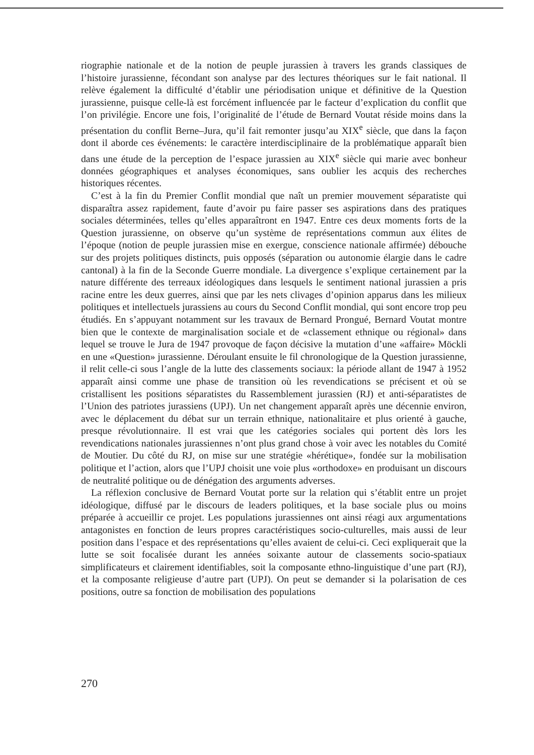riographie nationale et de la notion de peuple jurassien à travers les grands classiques de l’histoire jurassienne, fécondant son analyse par des lectures théoriques sur le fait national. Il relève également la difficulté d’établir une périodisation unique et définitive de la Question jurassienne, puisque celle-là est forcément influencée par le facteur d’explication du conflit que l’on privilégie. Encore une fois, l’originalité de l’étude de Bernard Voutat réside moins dans la présentation du conflit Berne–Jura, qu’il fait remonter jusqu’au XIX<sup>e</sup> siècle, que dans la façon dont il aborde ces événements: le caractère interdisciplinaire de la problématique apparaît bien dans une étude de la perception de l’espace jurassien au XIX<sup>e</sup> siècle qui marie avec bonheur données géographiques et analyses économiques, sans oublier les acquis des recherches historiques récentes.
C’est à la fin du Premier Conflit mondial que naît un premier mouvement séparatiste qui disparaîtra assez rapidement, faute d’avoir pu faire passer ses aspirations dans des pratiques sociales déterminées, telles qu’elles apparaîtront en 1947. Entre ces deux moments forts de la Question jurassienne, on observe qu’un système de représentations commun aux élites de l’époque (notion de peuple jurassien mise en exergue, conscience nationale affirmée) débouche sur des projets politiques distincts, puis opposés (séparation ou autonomie élargie dans le cadre cantonal) à la fin de la Seconde Guerre mondiale. La divergence s’explique certainement par la nature différente des terreaux idéologiques dans lesquels le sentiment national jurassien a pris racine entre les deux guerres, ainsi que par les nets clivages d’opinion apparus dans les milieux politiques et intellectuels jurassiens au cours du Second Conflit mondial, qui sont encore trop peu étudiés. En s’appuyant notamment sur les travaux de Bernard Prongué, Bernard Voutat montre bien que le contexte de marginalisation sociale et de «classement ethnique ou régional» dans lequel se trouve le Jura de 1947 provoque de façon décisive la mutation d’une «affaire» Möckli en une «Question» jurassienne. Déroulant ensuite le fil chronologique de la Question jurassienne, il relit celle-ci sous l’angle de la lutte des classements sociaux: la période allant de 1947 à 1952 apparaît ainsi comme une phase de transition où les revendications se précisent et où se cristallisent les positions séparatistes du Rassemblement jurassien (RJ) et anti-séparatistes de l’Union des patriotes jurassiens (UPJ). Un net changement apparaît après une décennie environ, avec le déplacement du débat sur un terrain ethnique, nationalitaire et plus orienté à gauche, presque révolutionnaire. Il est vrai que les catégories sociales qui portent dès lors les revendications nationales jurassiennes n’ont plus grand chose à voir avec les notables du Comité de Moutier. Du côté du RJ, on mise sur une stratégie «hérétique», fondée sur la mobilisation politique et l’action, alors que l’UPJ choisit une voie plus «orthodoxe» en produisant un discours de neutralité politique ou de dénégation des arguments adverses.
La réflexion conclusive de Bernard Voutat porte sur la relation qui s’établit entre un projet idéologique, diffusé par le discours de leaders politiques, et la base sociale plus ou moins préparée à accueillir ce projet. Les populations jurassiennes ont ainsi réagi aux argumentations antagonistes en fonction de leurs propres caractéristiques socio-culturelles, mais aussi de leur position dans l’espace et des représentations qu’elles avaient de celui-ci. Ceci expliquerait que la lutte se soit focalisée durant les années soixante autour de classements socio-spatiaux simplificateurs et clairement identifiables, soit la composante ethno-linguistique d’une part (RJ), et la composante religieuse d’autre part (UPJ). On peut se demander si la polarisation de ces positions, outre sa fonction de mobilisation des populations
270